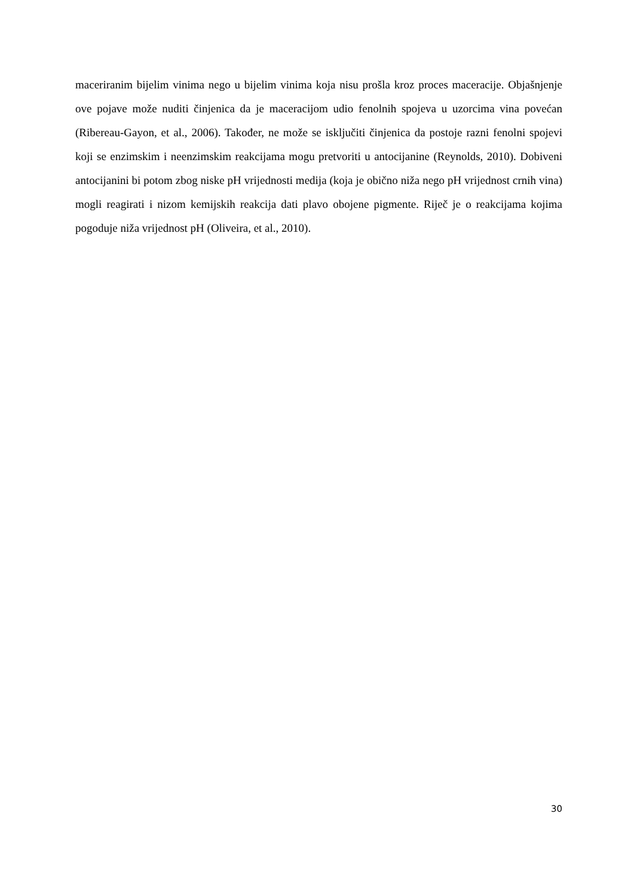maceriranim bijelim vinima nego u bijelim vinima koja nisu prošla kroz proces maceracije. Objašnjenje ove pojave može nuditi činjenica da je maceracijom udio fenolnih spojeva u uzorcima vina povećan (Ribereau-Gayon, et al., 2006). Također, ne može se isključiti činjenica da postoje razni fenolni spojevi koji se enzimskim i neenzimskim reakcijama mogu pretvoriti u antocijanine (Reynolds, 2010). Dobiveni antocijanini bi potom zbog niske pH vrijednosti medija (koja je obično niža nego pH vrijednost crnih vina) mogli reagirati i nizom kemijskih reakcija dati plavo obojene pigmente. Riječ je o reakcijama kojima pogoduje niža vrijednost pH (Oliveira, et al., 2010).
30